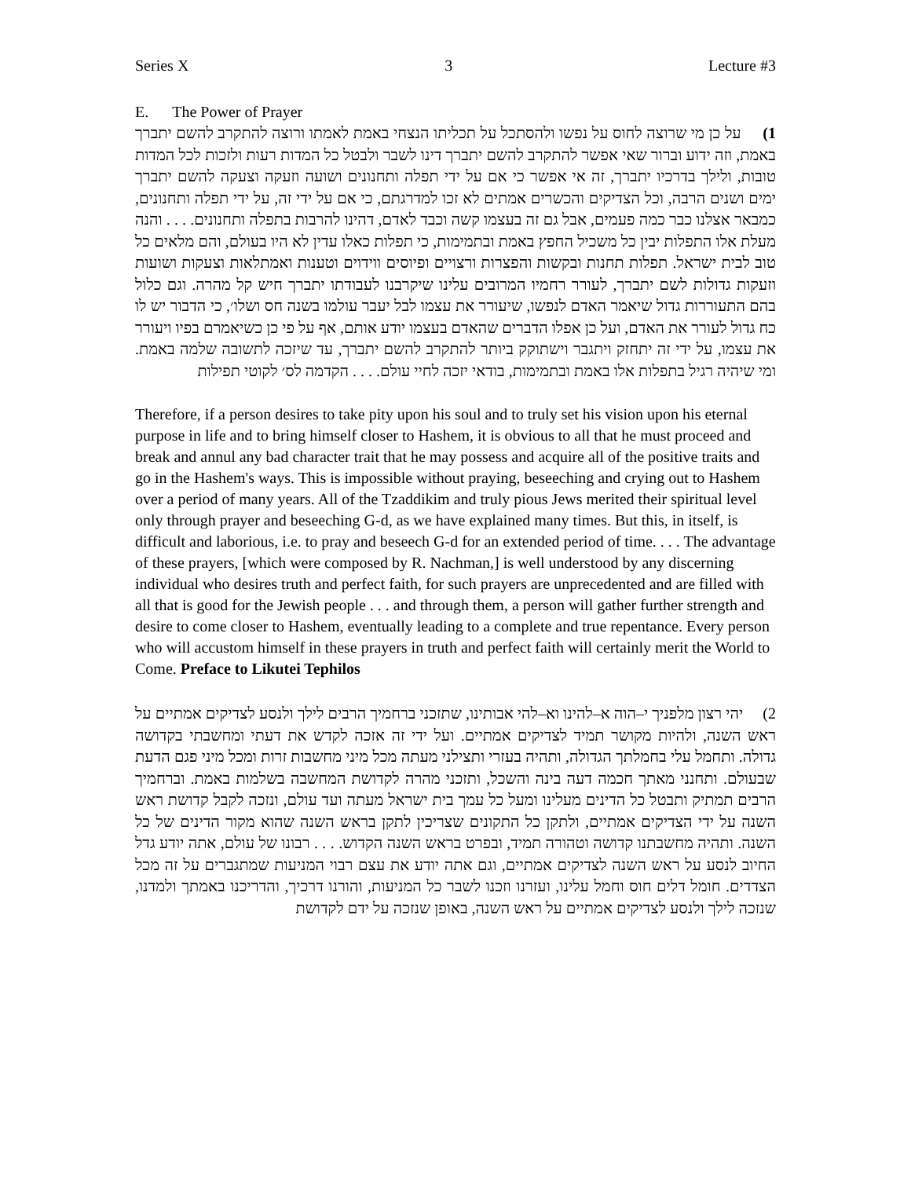Series X 3 Lecture #3
E. The Power of Prayer
1) על כן מי שרוצה לחוס על נפשו ולהסתכל על תכליתו הנצחי באמת לאמתו ורוצה להתקרב להשם יתברך באמת, וזה ידוע וברור שאי אפשר להתקרב להשם יתברך דינו לשבר ולבטל כל המדות רעות ולזכות לכל המדות טובות, ולילך בדרכיו יתברך, זה אי אפשר כי אם על ידי תפלה ותחנונים ושועה וזעקה וצעקה להשם יתברך ימים ושנים הרבה, וכל הצדיקים והכשרים אמתים לא זכו למדרגתם, כי אם על ידי זה, על ידי תפלה ותחנונים, כמבאר אצלנו כבר כמה פעמים, אבל גם זה בעצמו קשה וכבד לאדם, דהינו להרבות בתפלה ותחנונים. . . . והנה מעלת אלו התפלות יבין כל משכיל החפץ באמת ובתמימות, כי תפלות כאלו עדין לא היו בעולם, והם מלאים כל טוב לבית ישראל. תפלות תחנות ובקשות והפצרות ורצויים ופיוסים ווידוים וטענות ואמתלאות וצעקות ושועות וזעקות גדולות לשם יתברך, לעורר רחמיו המרובים עלינו שיקרבנו לעבודתו יתברך חיש קל מהרה. וגם כלול בהם התעוררות גדול שיאמר האדם לנפשו, שיעורר את עצמו לבל יעבר עולמו בשנה חס ושלו׳, כי הדבור יש לו כח גדול לעורר את האדם, ועל כן אפלו הדברים שהאדם בעצמו יודע אותם, אף על פי כן כשיאמרם בפיו ויעורר את עצמו, על ידי זה יתחזק ויתגבר וישתוקק ביותר להתקרב להשם יתברך, עד שיזכה לתשובה שלמה באמת. ומי שיהיה רגיל בתפלות אלו באמת ובתמימות, בודאי יזכה לחיי עולם. . . . הקדמה לס׳ לקוטי תפילות
Therefore, if a person desires to take pity upon his soul and to truly set his vision upon his eternal purpose in life and to bring himself closer to Hashem, it is obvious to all that he must proceed and break and annul any bad character trait that he may possess and acquire all of the positive traits and go in the Hashem's ways. This is impossible without praying, beseeching and crying out to Hashem over a period of many years. All of the Tzaddikim and truly pious Jews merited their spiritual level only through prayer and beseeching G-d, as we have explained many times. But this, in itself, is difficult and laborious, i.e. to pray and beseech G-d for an extended period of time. . . . The advantage of these prayers, [which were composed by R. Nachman,] is well understood by any discerning individual who desires truth and perfect faith, for such prayers are unprecedented and are filled with all that is good for the Jewish people . . . and through them, a person will gather further strength and desire to come closer to Hashem, eventually leading to a complete and true repentance. Every person who will accustom himself in these prayers in truth and perfect faith will certainly merit the World to Come. Preface to Likutei Tephilos
2) יהי רצון מלפניך י–הוה א–להינו וא–להי אבותינו, שתזכני ברחמיך הרבים לילך ולנסע לצדיקים אמתיים על ראש השנה, ולהיות מקושר תמיד לצדיקים אמתיים. ועל ידי זה אזכה לקדש את דעתי ומחשבתי בקדושה גדולה. ותחמל עלי בחמלתך הגדולה, ותהיה בעזרי ותצילני מעתה מכל מיני מחשבות זרות ומכל מיני פגם הדעת שבעולם. ותחנני מאתך חכמה דעה בינה והשכל, ותזכני מהרה לקדושת המחשבה בשלמות באמת. וברחמיך הרבים תמתיק ותבטל כל הדינים מעלינו ומעל כל עמך בית ישראל מעתה ועד עולם, ונזכה לקבל קדושת ראש השנה על ידי הצדיקים אמתיים, ולתקן כל התקונים שצריכין לתקן בראש השנה שהוא מקור הדינים של כל השנה. ותהיה מחשבתנו קדושה וטהורה תמיד, ובפרט בראש השנה הקדוש. . . . רבונו של עולם, אתה יודע גדל החיוב לנסע על ראש השנה לצדיקים אמתיים, וגם אתה יודע את עצם רבוי המניעות שמתגברים על זה מכל הצדדים. חומל דלים חוס וחמל עלינו, ועזרנו וזכנו לשבר כל המניעות, והורנו דרכיך, והדריכנו באמתך ולמדנו, שנזכה לילך ולנסע לצדיקים אמתיים על ראש השנה, באופן שנזכה על ידם לקדושת